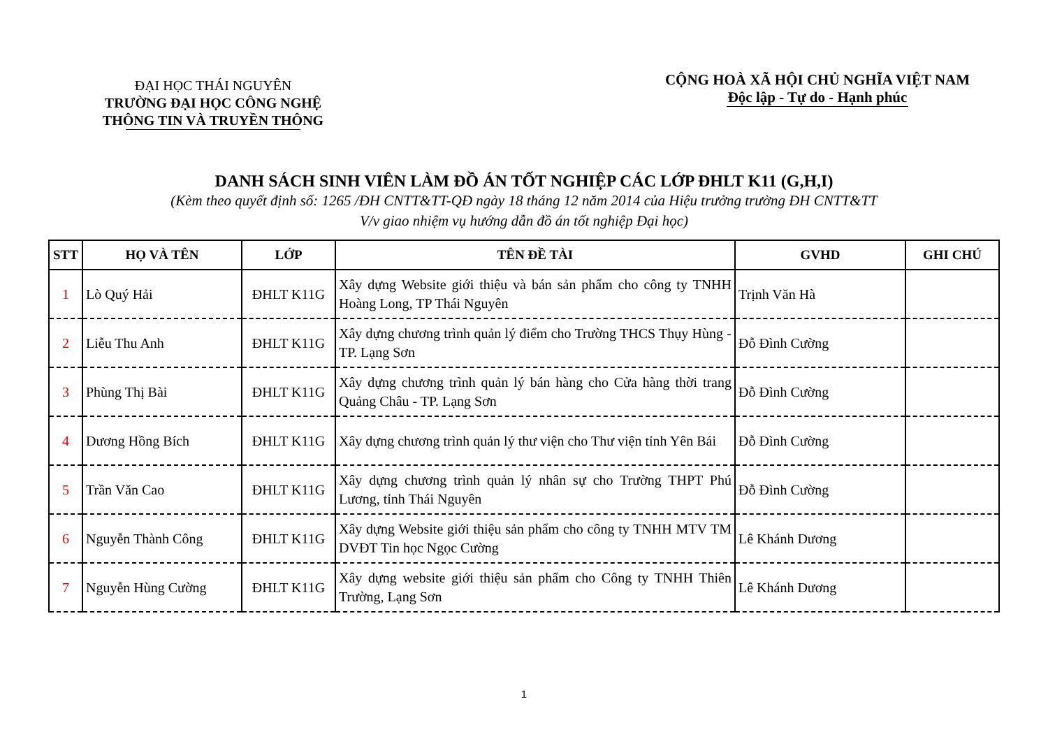ĐẠI HỌC THÁI NGUYÊN
TRƯỜNG ĐẠI HỌC CÔNG NGHỆ
THÔNG TIN VÀ TRUYỀN THÔNG
CỘNG HOÀ XÃ HỘI CHỦ NGHĨA VIỆT NAM
Độc lập - Tự do - Hạnh phúc
DANH SÁCH SINH VIÊN LÀM ĐỒ ÁN TỐT NGHIỆP CÁC LỚP ĐHLT K11 (G,H,I)
(Kèm theo quyết định số: 1265 /ĐH CNTT&TT-QĐ ngày 18 tháng 12 năm 2014 của Hiệu trưởng trường ĐH CNTT&TT
V/v giao nhiệm vụ hướng dẫn đồ án tốt nghiệp Đại học)
| STT | HỌ VÀ TÊN | LỚP | TÊN ĐỀ TÀI | GVHD | GHI CHÚ |
| --- | --- | --- | --- | --- | --- |
| 1 | Lò Quý Hải | ĐHLT K11G | Xây dựng Website giới thiệu và bán sản phẩm cho công ty TNHH Hoàng Long, TP Thái Nguyên | Trịnh Văn Hà | |
| 2 | Liễu Thu Anh | ĐHLT K11G | Xây dựng chương trình quản lý điểm cho Trường THCS Thụy Hùng - TP. Lạng Sơn | Đỗ Đình Cường | |
| 3 | Phùng Thị Bài | ĐHLT K11G | Xây dựng chương trình quản lý bán hàng cho Cửa hàng thời trang Quảng Châu - TP. Lạng Sơn | Đỗ Đình Cường | |
| 4 | Dương Hồng Bích | ĐHLT K11G | Xây dựng chương trình quản lý thư viện cho Thư viện tỉnh Yên Bái | Đỗ Đình Cường | |
| 5 | Trần Văn Cao | ĐHLT K11G | Xây dựng chương trình quản lý nhân sự cho Trường THPT Phú Lương, tỉnh Thái Nguyên | Đỗ Đình Cường | |
| 6 | Nguyễn Thành Công | ĐHLT K11G | Xây dựng Website giới thiệu sản phẩm cho công ty TNHH MTV TM DVĐT Tin học Ngọc Cường | Lê Khánh Dương | |
| 7 | Nguyễn Hùng Cường | ĐHLT K11G | Xây dựng website giới thiệu sản phẩm cho Công ty TNHH Thiên Trường, Lạng Sơn | Lê Khánh Dương | |
1